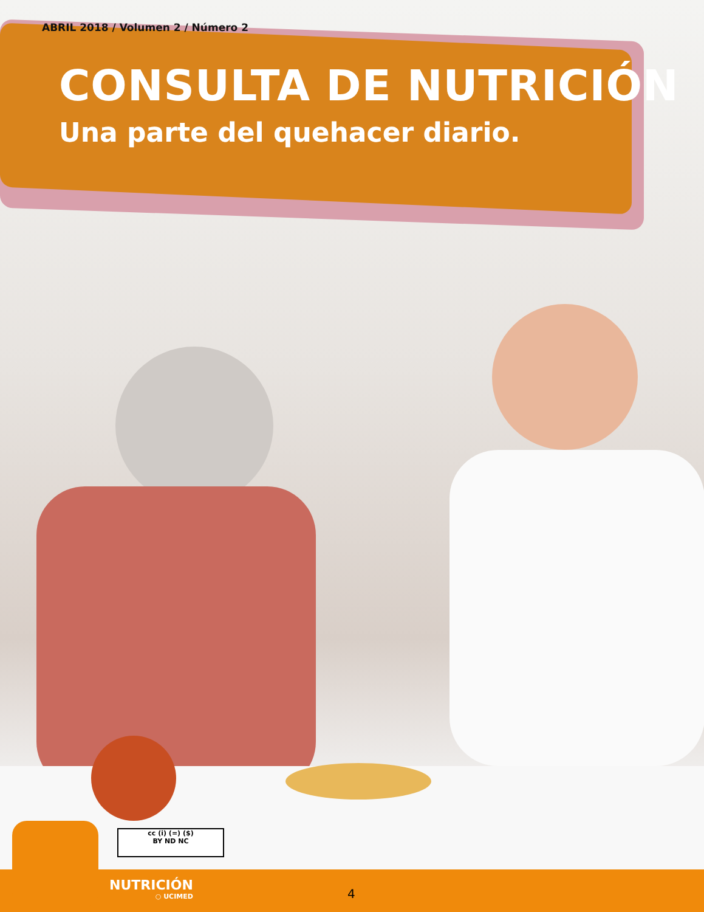ABRIL 2018 / Volumen 2 / Número 2
CONSULTA DE NUTRICIÓN
Una parte del quehacer diario.
cc (i) (=) ($)
BY ND NC
NUTRICIÓN
○ UCIMED
4